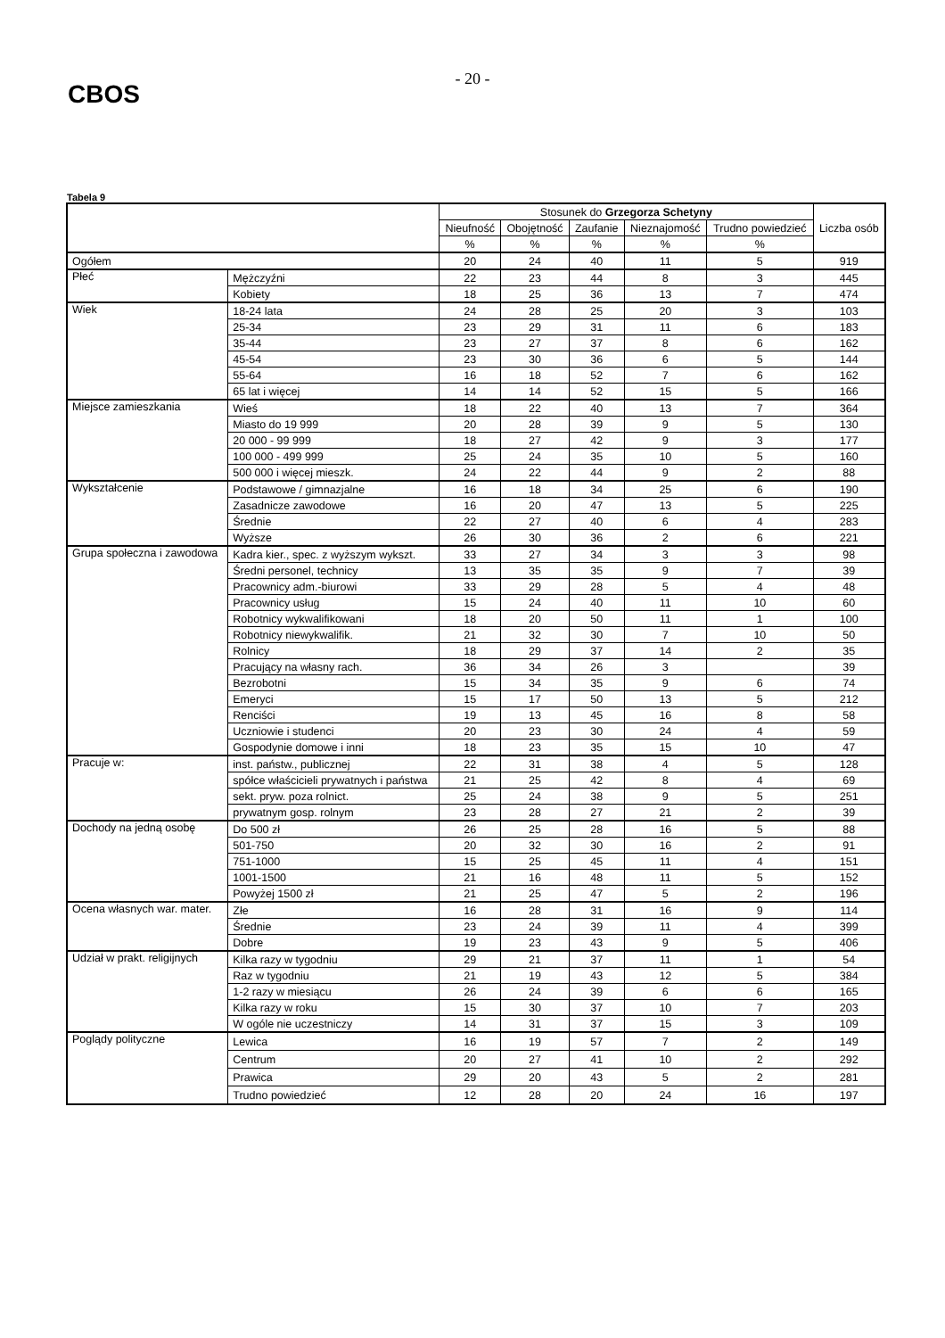CBOS
- 20 -
Tabela 9
| | | Stosunek do Grzegorza Schetyny | | | | | Liczba osób |
| --- | --- | --- | --- | --- | --- | --- | --- |
| | | Nieufność | Obojętność | Zaufanie | Nieznajomość | Trudno powiedzieć | |
| | | % | % | % | % | % | |
| Ogółem | | 20 | 24 | 40 | 11 | 5 | 919 |
| Płeć | Mężczyźni | 22 | 23 | 44 | 8 | 3 | 445 |
| | Kobiety | 18 | 25 | 36 | 13 | 7 | 474 |
| Wiek | 18-24 lata | 24 | 28 | 25 | 20 | 3 | 103 |
| | 25-34 | 23 | 29 | 31 | 11 | 6 | 183 |
| | 35-44 | 23 | 27 | 37 | 8 | 6 | 162 |
| | 45-54 | 23 | 30 | 36 | 6 | 5 | 144 |
| | 55-64 | 16 | 18 | 52 | 7 | 6 | 162 |
| | 65 lat i więcej | 14 | 14 | 52 | 15 | 5 | 166 |
| Miejsce zamieszkania | Wieś | 18 | 22 | 40 | 13 | 7 | 364 |
| | Miasto do 19 999 | 20 | 28 | 39 | 9 | 5 | 130 |
| | 20 000 - 99 999 | 18 | 27 | 42 | 9 | 3 | 177 |
| | 100 000 - 499 999 | 25 | 24 | 35 | 10 | 5 | 160 |
| | 500 000 i więcej mieszk. | 24 | 22 | 44 | 9 | 2 | 88 |
| Wykształcenie | Podstawowe / gimnazjalne | 16 | 18 | 34 | 25 | 6 | 190 |
| | Zasadnicze zawodowe | 16 | 20 | 47 | 13 | 5 | 225 |
| | Średnie | 22 | 27 | 40 | 6 | 4 | 283 |
| | Wyższe | 26 | 30 | 36 | 2 | 6 | 221 |
| Grupa społeczna i zawodowa | Kadra kier., spec. z wyższym wykszt. | 33 | 27 | 34 | 3 | 3 | 98 |
| | Średni personel, technicy | 13 | 35 | 35 | 9 | 7 | 39 |
| | Pracownicy adm.-biurowi | 33 | 29 | 28 | 5 | 4 | 48 |
| | Pracownicy usług | 15 | 24 | 40 | 11 | 10 | 60 |
| | Robotnicy wykwalifikowani | 18 | 20 | 50 | 11 | 1 | 100 |
| | Robotnicy niewykwalifik. | 21 | 32 | 30 | 7 | 10 | 50 |
| | Rolnicy | 18 | 29 | 37 | 14 | 2 | 35 |
| | Pracujący na własny rach. | 36 | 34 | 26 | 3 | | 39 |
| | Bezrobotni | 15 | 34 | 35 | 9 | 6 | 74 |
| | Emeryci | 15 | 17 | 50 | 13 | 5 | 212 |
| | Renciści | 19 | 13 | 45 | 16 | 8 | 58 |
| | Uczniowie i studenci | 20 | 23 | 30 | 24 | 4 | 59 |
| | Gospodynie domowe i inni | 18 | 23 | 35 | 15 | 10 | 47 |
| Pracuje w: | inst. państw., publicznej | 22 | 31 | 38 | 4 | 5 | 128 |
| | spółce właścicieli prywatnych i państwa | 21 | 25 | 42 | 8 | 4 | 69 |
| | sekt. pryw. poza rolnict. | 25 | 24 | 38 | 9 | 5 | 251 |
| | prywatnym gosp. rolnym | 23 | 28 | 27 | 21 | 2 | 39 |
| Dochody na jedną osobę | Do 500 zł | 26 | 25 | 28 | 16 | 5 | 88 |
| | 501-750 | 20 | 32 | 30 | 16 | 2 | 91 |
| | 751-1000 | 15 | 25 | 45 | 11 | 4 | 151 |
| | 1001-1500 | 21 | 16 | 48 | 11 | 5 | 152 |
| | Powyżej 1500 zł | 21 | 25 | 47 | 5 | 2 | 196 |
| Ocena własnych war. mater. | Złe | 16 | 28 | 31 | 16 | 9 | 114 |
| | Średnie | 23 | 24 | 39 | 11 | 4 | 399 |
| | Dobre | 19 | 23 | 43 | 9 | 5 | 406 |
| Udział w prakt. religijnych | Kilka razy w tygodniu | 29 | 21 | 37 | 11 | 1 | 54 |
| | Raz w tygodniu | 21 | 19 | 43 | 12 | 5 | 384 |
| | 1-2 razy w miesiącu | 26 | 24 | 39 | 6 | 6 | 165 |
| | Kilka razy w roku | 15 | 30 | 37 | 10 | 7 | 203 |
| | W ogóle nie uczestniczy | 14 | 31 | 37 | 15 | 3 | 109 |
| Poglądy polityczne | Lewica | 16 | 19 | 57 | 7 | 2 | 149 |
| | Centrum | 20 | 27 | 41 | 10 | 2 | 292 |
| | Prawica | 29 | 20 | 43 | 5 | 2 | 281 |
| | Trudno powiedzieć | 12 | 28 | 20 | 24 | 16 | 197 |